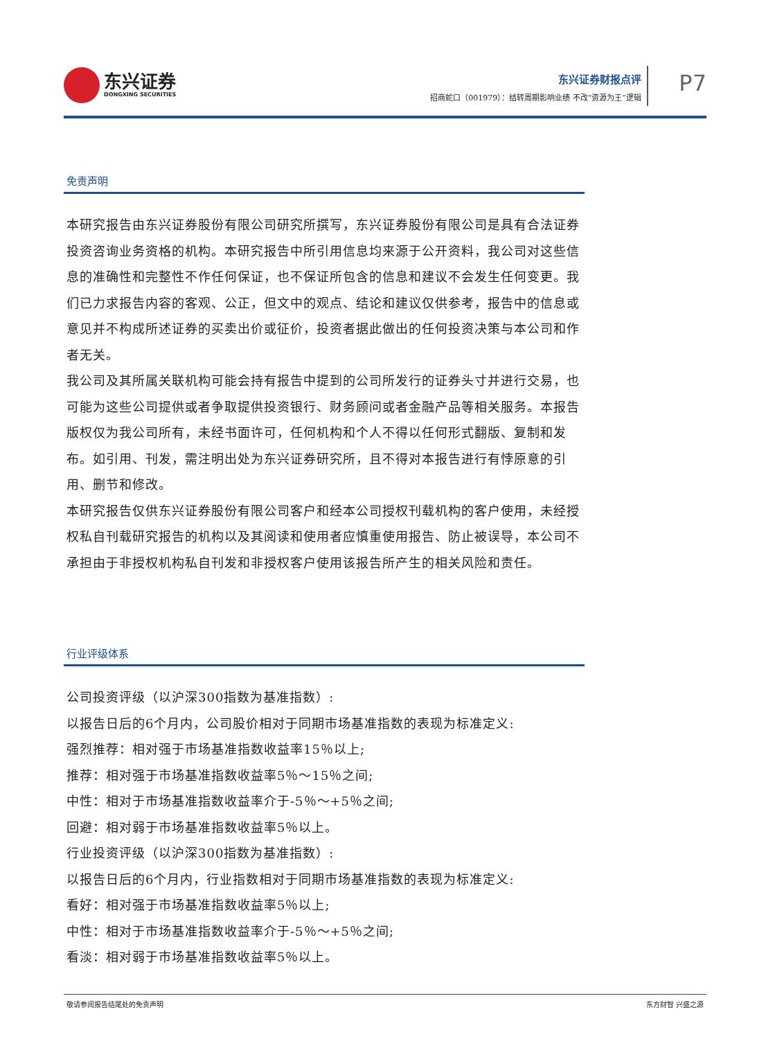东兴证券
DONGXING SECURITIES
东兴证券财报点评
招商蛇口（001979）：结转周期影响业绩 不改“资源为王”逻辑
P7
免责声明
本研究报告由东兴证券股份有限公司研究所撰写，东兴证券股份有限公司是具有合法证券投资咨询业务资格的机构。本研究报告中所引用信息均来源于公开资料，我公司对这些信息的准确性和完整性不作任何保证，也不保证所包含的信息和建议不会发生任何变更。我们已力求报告内容的客观、公正，但文中的观点、结论和建议仅供参考，报告中的信息或意见并不构成所述证券的买卖出价或征价，投资者据此做出的任何投资决策与本公司和作者无关。
我公司及其所属关联机构可能会持有报告中提到的公司所发行的证券头寸并进行交易，也可能为这些公司提供或者争取提供投资银行、财务顾问或者金融产品等相关服务。本报告版权仅为我公司所有，未经书面许可，任何机构和个人不得以任何形式翻版、复制和发布。如引用、刊发，需注明出处为东兴证券研究所，且不得对本报告进行有悖原意的引用、删节和修改。
本研究报告仅供东兴证券股份有限公司客户和经本公司授权刊载机构的客户使用，未经授权私自刊载研究报告的机构以及其阅读和使用者应慎重使用报告、防止被误导，本公司不承担由于非授权机构私自刊发和非授权客户使用该报告所产生的相关风险和责任。
行业评级体系
公司投资评级（以沪深300指数为基准指数）:
以报告日后的6个月内，公司股价相对于同期市场基准指数的表现为标准定义:
强烈推荐：相对强于市场基准指数收益率15％以上;
推荐：相对强于市场基准指数收益率5％～15％之间;
中性：相对于市场基准指数收益率介于-5％～+5％之间;
回避：相对弱于市场基准指数收益率5％以上。
行业投资评级（以沪深300指数为基准指数）:
以报告日后的6个月内，行业指数相对于同期市场基准指数的表现为标准定义:
看好：相对强于市场基准指数收益率5％以上;
中性：相对于市场基准指数收益率介于-5％～+5％之间;
看淡：相对弱于市场基准指数收益率5％以上。
敬请参阅报告结尾处的免责声明 东方财智 兴盛之源